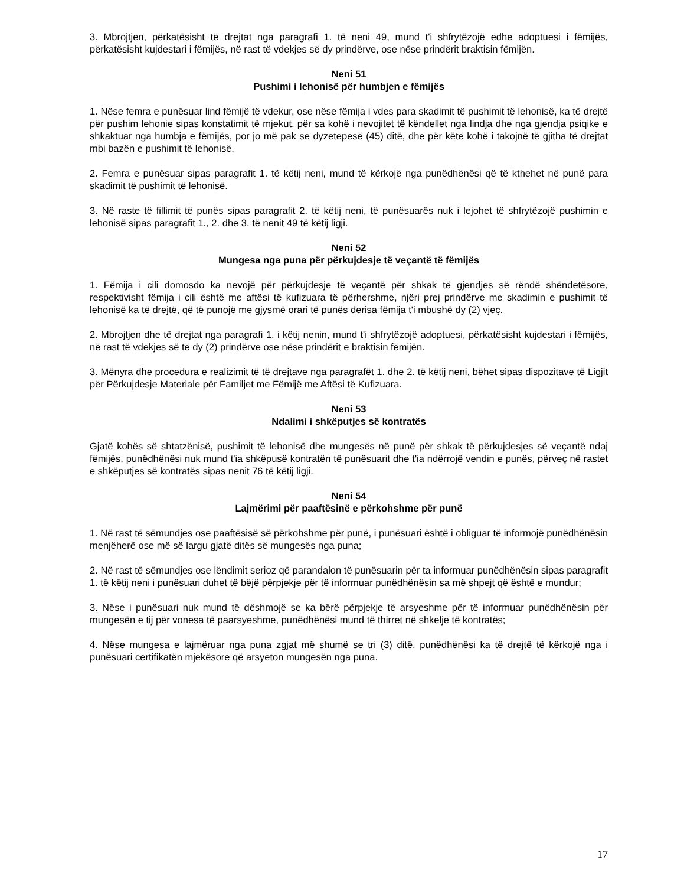3. Mbrojtjen, përkatësisht të drejtat nga paragrafi 1. të neni 49, mund t'i shfrytëzojë edhe adoptuesi i fëmijës, përkatësisht kujdestari i fëmijës, në rast të vdekjes së dy prindërve, ose nëse prindërit braktisin fëmijën.
Neni 51
Pushimi i lehonisë për humbjen e fëmijës
1. Nëse femra e punësuar lind fëmijë të vdekur, ose nëse fëmija i vdes para skadimit të pushimit të lehonisë, ka të drejtë për pushim lehonie sipas konstatimit të mjekut, për sa kohë i nevojitet të këndellet nga lindja dhe nga gjendja psiqike e shkaktuar nga humbja e fëmijës, por jo më pak se dyzetepesë (45) ditë, dhe për këtë kohë i takojnë të gjitha të drejtat mbi bazën e pushimit të lehonisë.
2. Femra e punësuar sipas paragrafit 1. të këtij neni, mund të kërkojë nga punëdhënësi që të kthehet në punë para skadimit të pushimit të lehonisë.
3. Në raste të fillimit të punës sipas paragrafit 2. të këtij neni, të punësuarës nuk i lejohet të shfrytëzojë pushimin e lehonisë sipas paragrafit 1., 2. dhe 3. të nenit 49 të këtij ligji.
Neni 52
Mungesa nga puna për përkujdesje të veçantë të fëmijës
1. Fëmija i cili domosdo ka nevojë për përkujdesje të veçantë për shkak të gjendjes së rëndë shëndetësore, respektivisht fëmija i cili është me aftësi të kufizuara të përhershme, njëri prej prindërve me skadimin e pushimit të lehonisë ka të drejtë, që të punojë me gjysmë orari të punës derisa fëmija t'i mbushë dy (2) vjeç.
2. Mbrojtjen dhe të drejtat nga paragrafi 1. i këtij nenin, mund t'i shfrytëzojë adoptuesi, përkatësisht kujdestari i fëmijës, në rast të vdekjes së të dy (2) prindërve ose nëse prindërit e braktisin fëmijën.
3. Mënyra dhe procedura e realizimit të të drejtave nga paragrafët 1. dhe 2. të këtij neni, bëhet sipas dispozitave të Ligjit për Përkujdesje Materiale për Familjet me Fëmijë me Aftësi të Kufizuara.
Neni 53
Ndalimi i shkëputjes së kontratës
Gjatë kohës së shtatzënisë, pushimit të lehonisë dhe mungesës në punë për shkak të përkujdesjes së veçantë ndaj fëmijës, punëdhënësi nuk mund t'ia shkëpusë kontratën të punësuarit dhe t'ia ndërrojë vendin e punës, përveç në rastet e shkëputjes së kontratës sipas nenit 76 të këtij ligji.
Neni 54
Lajmërimi për paaftësinë e përkohshme për punë
1. Në rast të sëmundjes ose paaftësisë së përkohshme për punë, i punësuari është i obliguar të informojë punëdhënësin menjëherë ose më së largu gjatë ditës së mungesës nga puna;
2. Në rast të sëmundjes ose lëndimit serioz që parandalon të punësuarin për ta informuar punëdhënësin sipas paragrafit 1. të këtij neni i punësuari duhet të bëjë përpjekje për të informuar punëdhënësin sa më shpejt që është e mundur;
3. Nëse i punësuari nuk mund të dëshmojë se ka bërë përpjekje të arsyeshme për të informuar punëdhënësin për mungesën e tij për vonesa të paarsyeshme, punëdhënësi mund të thirret në shkelje të kontratës;
4. Nëse mungesa e lajmëruar nga puna zgjat më shumë se tri (3) ditë, punëdhënësi ka të drejtë të kërkojë nga i punësuari certifikatën mjekësore që arsyeton mungesën nga puna.
17